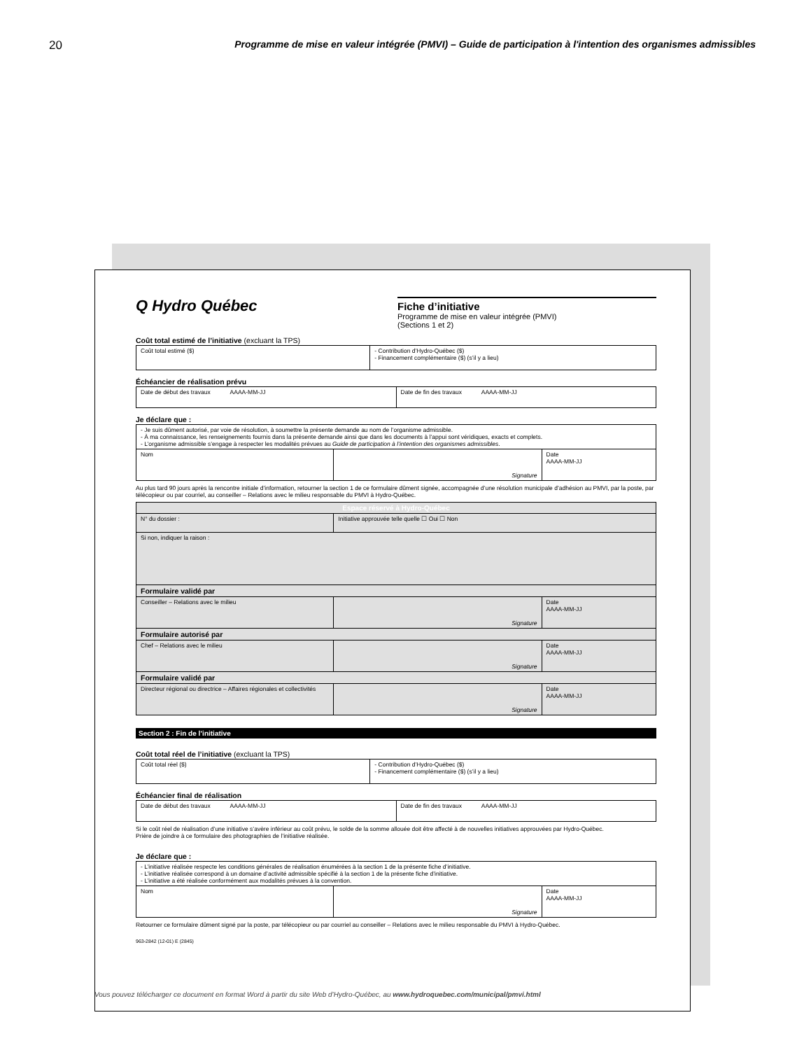20
Programme de mise en valeur intégrée (PMVI) – Guide de participation à l'intention des organismes admissibles
Q Hydro Québec
Fiche d’initiative
Programme de mise en valeur intégrée (PMVI)
(Sections 1 et 2)
Coût total estimé de l’initiative (excluant la TPS)
| Coût total estimé ($) | - Contribution d’Hydro-Québec ($) - Financement complémentaire ($) (s’il y a lieu) |
Échéancier de réalisation prévu
| Date de début des travaux AAAA-MM-JJ | Date de fin des travaux AAAA-MM-JJ |
Je déclare que :
| - Je suis dûment autorisé, par voie de résolution, à soumettre la présente demande au nom de l’organisme admissible. - À ma connaissance, les renseignements fournis dans la présente demande ainsi que dans les documents à l’appui sont véridiques, exacts et complets. - L’organisme admissible s’engage à respecter les modalités prévues au Guide de participation à l’intention des organismes admissibles . | | |
| Nom | Signature | Date AAAA-MM-JJ |
Au plus tard 90 jours après la rencontre initiale d’information, retourner la section 1 de ce formulaire dûment signée, accompagnée d’une résolution municipale d’adhésion au PMVI, par la poste, par télécopieur ou par courriel, au conseiller – Relations avec le milieu responsable du PMVI à Hydro-Québec.
| Espace réservé à Hydro-Québec | | |
| N° du dossier : | Initiative approuvée telle quelle ☐ Oui ☐ Non | |
| Si non, indiquer la raison : | | |
| Formulaire validé par | | |
| Conseiller – Relations avec le milieu | Signature | Date AAAA-MM-JJ |
| Formulaire autorisé par | | |
| Chef – Relations avec le milieu | Signature | Date AAAA-MM-JJ |
| Formulaire validé par | | |
| Directeur régional ou directrice – Affaires régionales et collectivités | Signature | Date AAAA-MM-JJ |
Section 2 : Fin de l’initiative
Coût total réel de l’initiative (excluant la TPS)
| Coût total réel ($) | - Contribution d’Hydro-Québec ($) - Financement complémentaire ($) (s’il y a lieu) |
Échéancier final de réalisation
| Date de début des travaux AAAA-MM-JJ | Date de fin des travaux AAAA-MM-JJ |
Si le coût réel de réalisation d’une initiative s’avère inférieur au coût prévu, le solde de la somme allouée doit être affecté à de nouvelles initiatives approuvées par Hydro-Québec.
Prière de joindre à ce formulaire des photographies de l’initiative réalisée.
Je déclare que :
| - L’initiative réalisée respecte les conditions générales de réalisation énumérées à la section 1 de la présente fiche d’initiative. - L’initiative réalisée correspond à un domaine d’activité admissible spécifié à la section 1 de la présente fiche d’initiative. - L’initiative a été réalisée conformément aux modalités prévues à la convention. | | |
| Nom | Signature | Date AAAA-MM-JJ |
Retourner ce formulaire dûment signé par la poste, par télécopieur ou par courriel au conseiller – Relations avec le milieu responsable du PMVI à Hydro-Québec.
963-2842 (12-01) E (2845)
Vous pouvez télécharger ce document en format Word à partir du site Web d’Hydro-Québec, au www.hydroquebec.com/municipal/pmvi.html